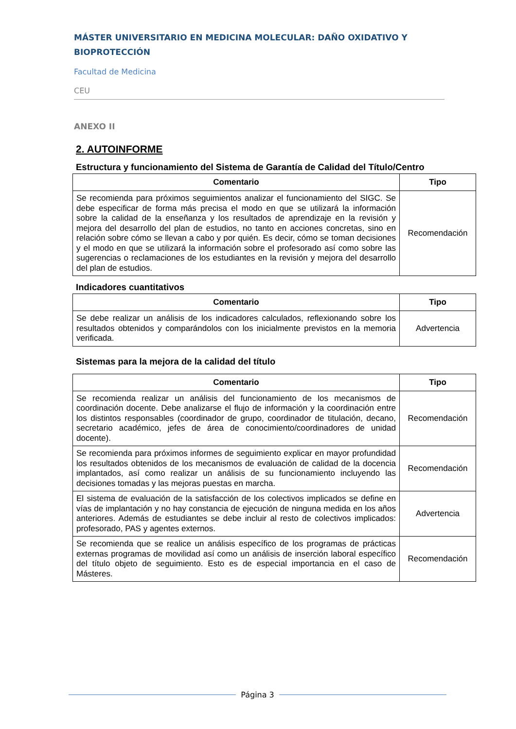MÁSTER UNIVERSITARIO EN MEDICINA MOLECULAR: DAÑO OXIDATIVO Y BIOPROTECCIÓN
Facultad de Medicina
CEU
ANEXO II
2. AUTOINFORME
Estructura y funcionamiento del Sistema de Garantía de Calidad del Título/Centro
| Comentario | Tipo |
| --- | --- |
| Se recomienda para próximos seguimientos analizar el funcionamiento del SIGC. Se debe especificar de forma más precisa el modo en que se utilizará la información sobre la calidad de la enseñanza y los resultados de aprendizaje en la revisión y mejora del desarrollo del plan de estudios, no tanto en acciones concretas, sino en relación sobre cómo se llevan a cabo y por quién. Es decir, cómo se toman decisiones y el modo en que se utilizará la información sobre el profesorado así como sobre las sugerencias o reclamaciones de los estudiantes en la revisión y mejora del desarrollo del plan de estudios. | Recomendación |
Indicadores cuantitativos
| Comentario | Tipo |
| --- | --- |
| Se debe realizar un análisis de los indicadores calculados, reflexionando sobre los resultados obtenidos y comparándolos con los inicialmente previstos en la memoria verificada. | Advertencia |
Sistemas para la mejora de la calidad del título
| Comentario | Tipo |
| --- | --- |
| Se recomienda realizar un análisis del funcionamiento de los mecanismos de coordinación docente. Debe analizarse el flujo de información y la coordinación entre los distintos responsables (coordinador de grupo, coordinador de titulación, decano, secretario académico, jefes de área de conocimiento/coordinadores de unidad docente). | Recomendación |
| Se recomienda para próximos informes de seguimiento explicar en mayor profundidad los resultados obtenidos de los mecanismos de evaluación de calidad de la docencia implantados, así como realizar un análisis de su funcionamiento incluyendo las decisiones tomadas y las mejoras puestas en marcha. | Recomendación |
| El sistema de evaluación de la satisfacción de los colectivos implicados se define en vías de implantación y no hay constancia de ejecución de ninguna medida en los años anteriores. Además de estudiantes se debe incluir al resto de colectivos implicados: profesorado, PAS y agentes externos. | Advertencia |
| Se recomienda que se realice un análisis específico de los programas de prácticas externas programas de movilidad así como un análisis de inserción laboral específico del título objeto de seguimiento. Esto es de especial importancia en el caso de Másteres. | Recomendación |
Página 3